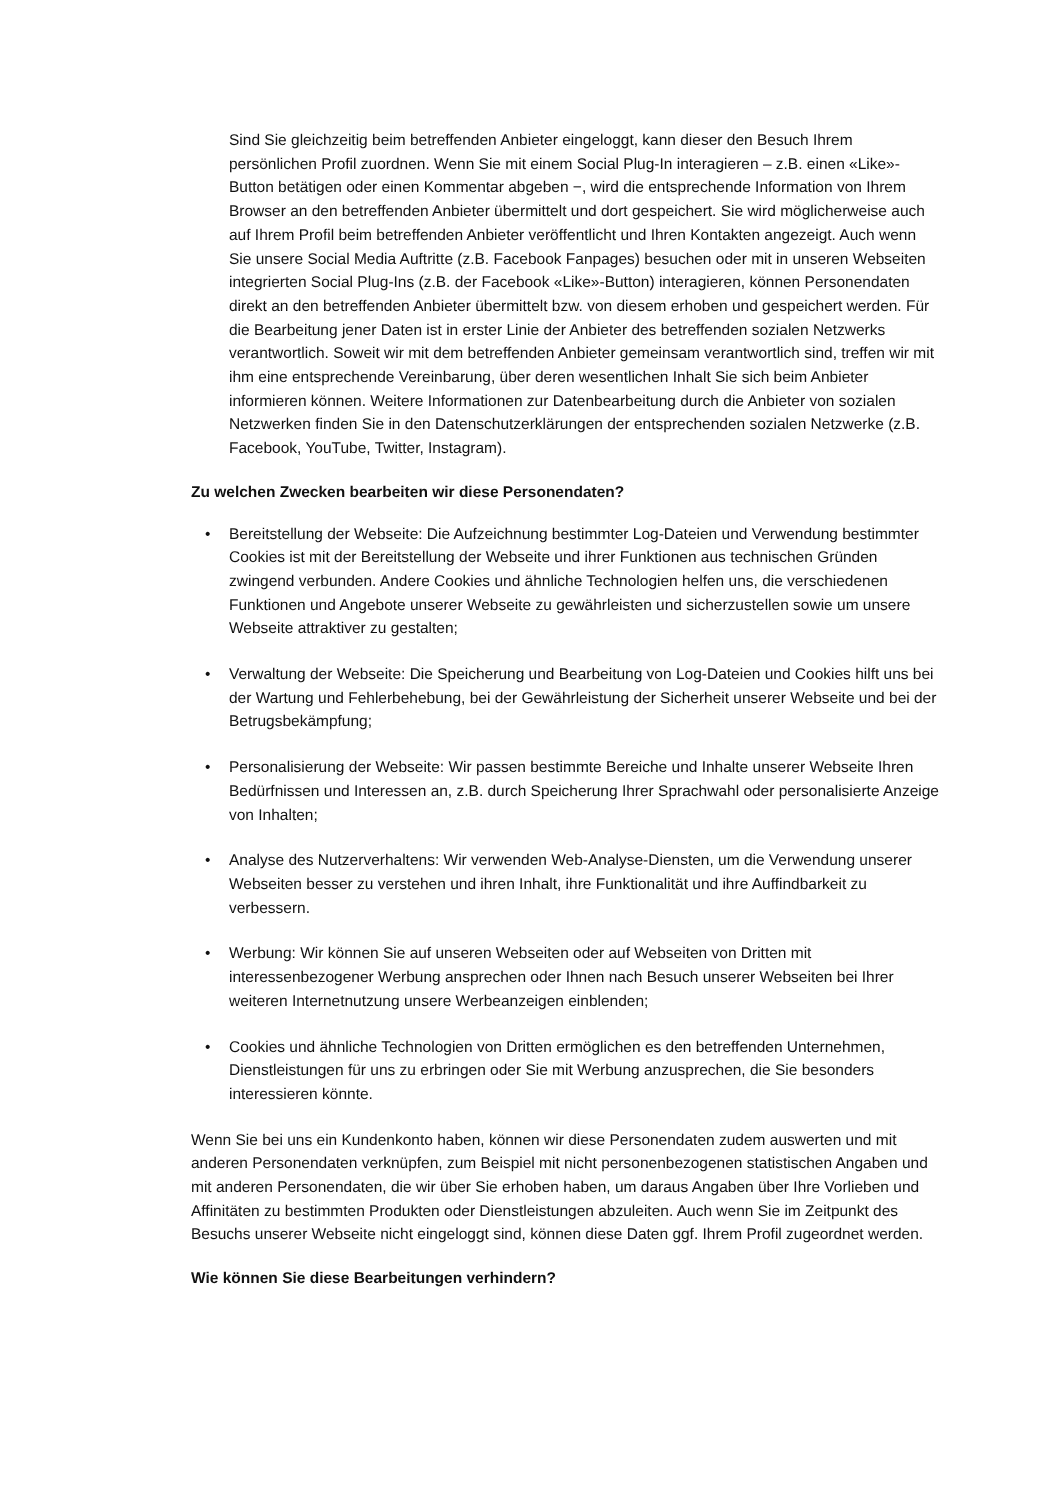Sind Sie gleichzeitig beim betreffenden Anbieter eingeloggt, kann dieser den Besuch Ihrem persönlichen Profil zuordnen. Wenn Sie mit einem Social Plug-In interagieren – z.B. einen «Like»-Button betätigen oder einen Kommentar abgeben −, wird die entsprechende Information von Ihrem Browser an den betreffenden Anbieter übermittelt und dort gespeichert. Sie wird möglicherweise auch auf Ihrem Profil beim betreffenden Anbieter veröffentlicht und Ihren Kontakten angezeigt. Auch wenn Sie unsere Social Media Auftritte (z.B. Facebook Fanpages) besuchen oder mit in unseren Webseiten integrierten Social Plug-Ins (z.B. der Facebook «Like»-Button) interagieren, können Personendaten direkt an den betreffenden Anbieter übermittelt bzw. von diesem erhoben und gespeichert werden. Für die Bearbeitung jener Daten ist in erster Linie der Anbieter des betreffenden sozialen Netzwerks verantwortlich. Soweit wir mit dem betreffenden Anbieter gemeinsam verantwortlich sind, treffen wir mit ihm eine entsprechende Vereinbarung, über deren wesentlichen Inhalt Sie sich beim Anbieter informieren können. Weitere Informationen zur Datenbearbeitung durch die Anbieter von sozialen Netzwerken finden Sie in den Datenschutzerklärungen der entsprechenden sozialen Netzwerke (z.B. Facebook, YouTube, Twitter, Instagram).
Zu welchen Zwecken bearbeiten wir diese Personendaten?
• Bereitstellung der Webseite: Die Aufzeichnung bestimmter Log-Dateien und Verwendung bestimmter Cookies ist mit der Bereitstellung der Webseite und ihrer Funktionen aus technischen Gründen zwingend verbunden. Andere Cookies und ähnliche Technologien helfen uns, die verschiedenen Funktionen und Angebote unserer Webseite zu gewährleisten und sicherzustellen sowie um unsere Webseite attraktiver zu gestalten;
• Verwaltung der Webseite: Die Speicherung und Bearbeitung von Log-Dateien und Cookies hilft uns bei der Wartung und Fehlerbehebung, bei der Gewährleistung der Sicherheit unserer Webseite und bei der Betrugsbekämpfung;
• Personalisierung der Webseite: Wir passen bestimmte Bereiche und Inhalte unserer Webseite Ihren Bedürfnissen und Interessen an, z.B. durch Speicherung Ihrer Sprachwahl oder personalisierte Anzeige von Inhalten;
• Analyse des Nutzerverhaltens: Wir verwenden Web-Analyse-Diensten, um die Verwendung unserer Webseiten besser zu verstehen und ihren Inhalt, ihre Funktionalität und ihre Auffindbarkeit zu verbessern.
• Werbung: Wir können Sie auf unseren Webseiten oder auf Webseiten von Dritten mit interessenbezogener Werbung ansprechen oder Ihnen nach Besuch unserer Webseiten bei Ihrer weiteren Internetnutzung unsere Werbeanzeigen einblenden;
• Cookies und ähnliche Technologien von Dritten ermöglichen es den betreffenden Unternehmen, Dienstleistungen für uns zu erbringen oder Sie mit Werbung anzusprechen, die Sie besonders interessieren könnte.
Wenn Sie bei uns ein Kundenkonto haben, können wir diese Personendaten zudem auswerten und mit anderen Personendaten verknüpfen, zum Beispiel mit nicht personenbezogenen statistischen Angaben und mit anderen Personendaten, die wir über Sie erhoben haben, um daraus Angaben über Ihre Vorlieben und Affinitäten zu bestimmten Produkten oder Dienstleistungen abzuleiten. Auch wenn Sie im Zeitpunkt des Besuchs unserer Webseite nicht eingeloggt sind, können diese Daten ggf. Ihrem Profil zugeordnet werden.
Wie können Sie diese Bearbeitungen verhindern?